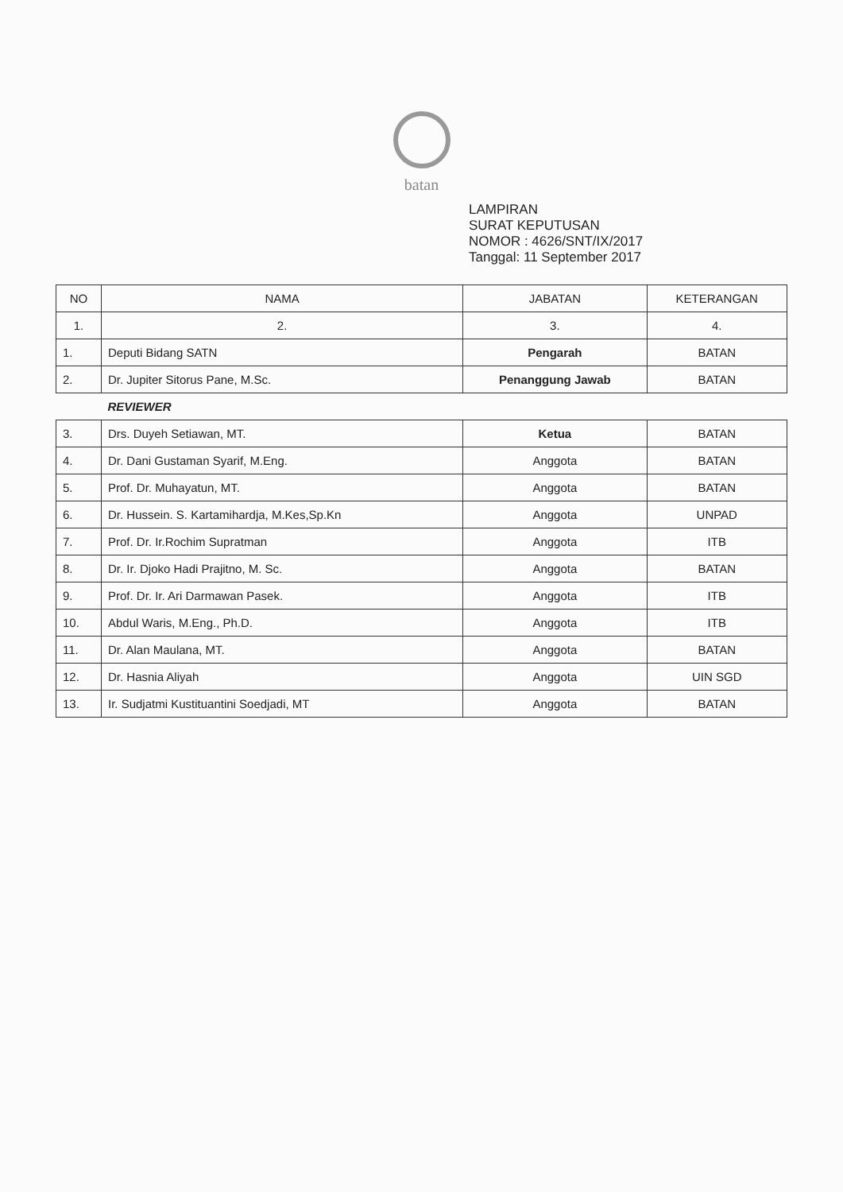batan
LAMPIRAN
SURAT KEPUTUSAN
NOMOR : 4626/SNT/IX/2017
Tanggal: 11 September 2017
| NO | NAMA | JABATAN | KETERANGAN |
| --- | --- | --- | --- |
| 1. | 2. | 3. | 4. |
| 1. | Deputi Bidang SATN | Pengarah | BATAN |
| 2. | Dr. Jupiter Sitorus Pane, M.Sc. | Penanggung Jawab | BATAN |
| | REVIEWER | | |
| 3. | Drs. Duyeh Setiawan, MT. | Ketua | BATAN |
| 4. | Dr. Dani Gustaman Syarif, M.Eng. | Anggota | BATAN |
| 5. | Prof. Dr. Muhayatun, MT. | Anggota | BATAN |
| 6. | Dr. Hussein. S. Kartamihardja, M.Kes,Sp.Kn | Anggota | UNPAD |
| 7. | Prof. Dr. Ir.Rochim Supratman | Anggota | ITB |
| 8. | Dr. Ir. Djoko Hadi Prajitno, M. Sc. | Anggota | BATAN |
| 9. | Prof. Dr. Ir. Ari Darmawan Pasek. | Anggota | ITB |
| 10. | Abdul Waris, M.Eng., Ph.D. | Anggota | ITB |
| 11. | Dr. Alan Maulana, MT. | Anggota | BATAN |
| 12. | Dr. Hasnia Aliyah | Anggota | UIN SGD |
| 13. | Ir. Sudjatmi Kustituantini Soedjadi, MT | Anggota | BATAN |